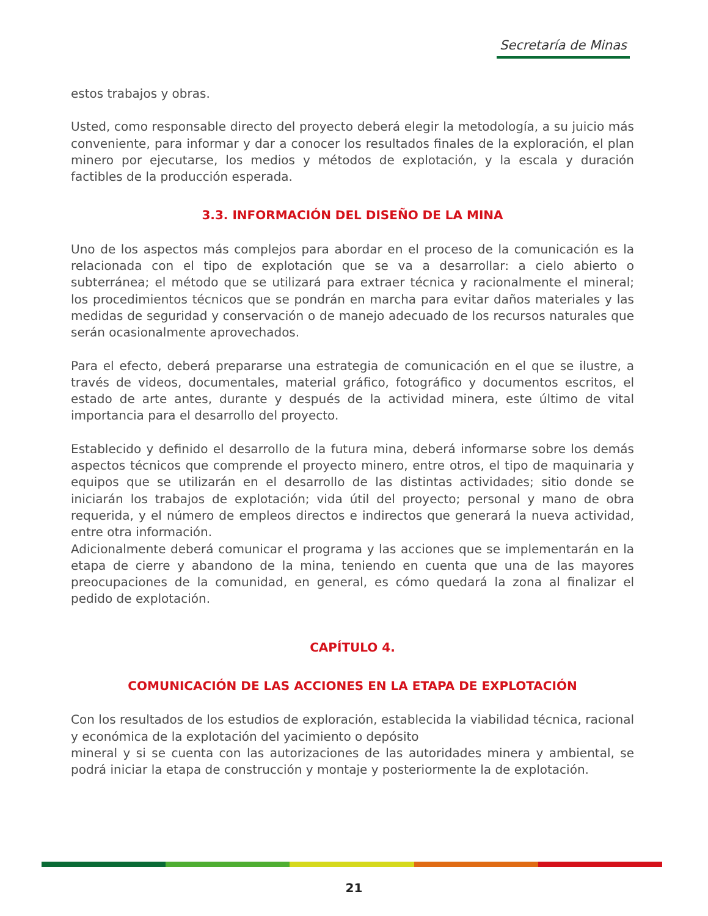Secretaría de Minas
estos trabajos y obras.
Usted, como responsable directo del proyecto deberá elegir la metodología, a su juicio más conveniente, para informar y dar a conocer los resultados finales de la exploración, el plan minero por ejecutarse, los medios y métodos de explotación, y la escala y duración factibles de la producción esperada.
3.3. INFORMACIÓN DEL DISEÑO DE LA MINA
Uno de los aspectos más complejos para abordar en el proceso de la comunicación es la relacionada con el tipo de explotación que se va a desarrollar: a cielo abierto o subterránea; el método que se utilizará para extraer técnica y racionalmente el mineral; los procedimientos técnicos que se pondrán en marcha para evitar daños materiales y las medidas de seguridad y conservación o de manejo adecuado de los recursos naturales que serán ocasionalmente aprovechados.
Para el efecto, deberá prepararse una estrategia de comunicación en el que se ilustre, a través de videos, documentales, material gráfico, fotográfico y documentos escritos, el estado de arte antes, durante y después de la actividad minera, este último de vital importancia para el desarrollo del proyecto.
Establecido y definido el desarrollo de la futura mina, deberá informarse sobre los demás aspectos técnicos que comprende el proyecto minero, entre otros, el tipo de maquinaria y equipos que se utilizarán en el desarrollo de las distintas actividades; sitio donde se iniciarán los trabajos de explotación; vida útil del proyecto; personal y mano de obra requerida, y el número de empleos directos e indirectos que generará la nueva actividad, entre otra información.
Adicionalmente deberá comunicar el programa y las acciones que se implementarán en la etapa de cierre y abandono de la mina, teniendo en cuenta que una de las mayores preocupaciones de la comunidad, en general, es cómo quedará la zona al finalizar el pedido de explotación.
CAPÍTULO 4.
COMUNICACIÓN DE LAS ACCIONES EN LA ETAPA DE EXPLOTACIÓN
Con los resultados de los estudios de exploración, establecida la viabilidad técnica, racional y económica de la explotación del yacimiento o depósito
mineral y si se cuenta con las autorizaciones de las autoridades minera y ambiental, se podrá iniciar la etapa de construcción y montaje y posteriormente la de explotación.
21